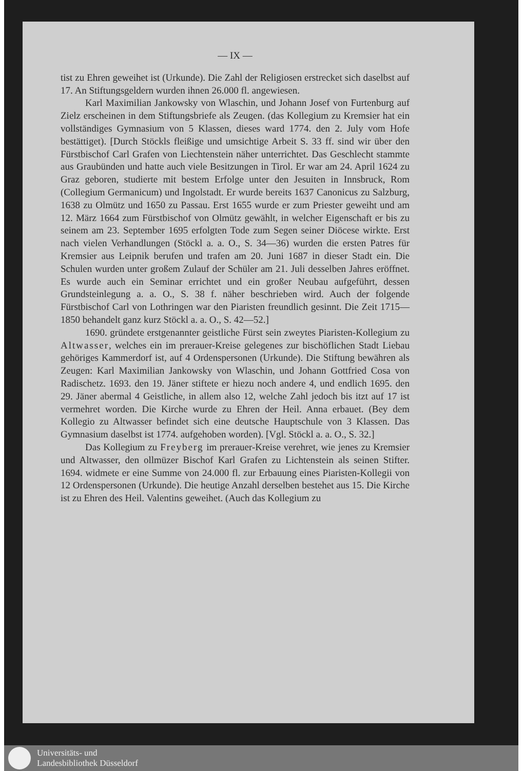— IX —
tist zu Ehren geweihet ist (Urkunde). Die Zahl der Religiosen erstrecket sich daselbst auf 17. An Stiftungsgeldern wurden ihnen 26.000 fl. angewiesen.
Karl Maximilian Jankowsky von Wlaschin, und Johann Josef von Furtenburg auf Zielz erscheinen in dem Stiftungsbriefe als Zeugen. (das Kollegium zu Kremsier hat ein vollständiges Gymnasium von 5 Klassen, dieses ward 1774. den 2. July vom Hofe bestättiget). [Durch Stöckls fleißige und umsichtige Arbeit S. 33 ff. sind wir über den Fürstbischof Carl Grafen von Liechtenstein näher unterrichtet. Das Geschlecht stammte aus Graubünden und hatte auch viele Besitzungen in Tirol. Er war am 24. April 1624 zu Graz geboren, studierte mit bestem Erfolge unter den Jesuiten in Innsbruck, Rom (Collegium Germanicum) und Ingolstadt. Er wurde bereits 1637 Canonicus zu Salzburg, 1638 zu Olmütz und 1650 zu Passau. Erst 1655 wurde er zum Priester geweiht und am 12. März 1664 zum Fürstbischof von Olmütz gewählt, in welcher Eigenschaft er bis zu seinem am 23. September 1695 erfolgten Tode zum Segen seiner Diöcese wirkte. Erst nach vielen Verhandlungen (Stöckl a. a. O., S. 34—36) wurden die ersten Patres für Kremsier aus Leipnik berufen und trafen am 20. Juni 1687 in dieser Stadt ein. Die Schulen wurden unter großem Zulauf der Schüler am 21. Juli desselben Jahres eröffnet. Es wurde auch ein Seminar errichtet und ein großer Neubau aufgeführt, dessen Grundsteinlegung a. a. O., S. 38 f. näher beschrieben wird. Auch der folgende Fürstbischof Carl von Lothringen war den Piaristen freundlich gesinnt. Die Zeit 1715—1850 behandelt ganz kurz Stöckl a. a. O., S. 42—52.]
1690. gründete erstgenannter geistliche Fürst sein zweytes Piaristen-Kollegium zu Altwasser, welches ein im prerauer-Kreise gelegenes zur bischöflichen Stadt Liebau gehöriges Kammerdorf ist, auf 4 Ordenspersonen (Urkunde). Die Stiftung bewähren als Zeugen: Karl Maximilian Jankowsky von Wlaschin, und Johann Gottfried Cosa von Radischetz. 1693. den 19. Jäner stiftete er hiezu noch andere 4, und endlich 1695. den 29. Jäner abermal 4 Geistliche, in allem also 12, welche Zahl jedoch bis itzt auf 17 ist vermehret worden. Die Kirche wurde zu Ehren der Heil. Anna erbauet. (Bey dem Kollegio zu Altwasser befindet sich eine deutsche Hauptschule von 3 Klassen. Das Gymnasium daselbst ist 1774. aufgehoben worden). [Vgl. Stöckl a. a. O., S. 32.]
Das Kollegium zu Freyberg im prerauer-Kreise verehret, wie jenes zu Kremsier und Altwasser, den ollmüzer Bischof Karl Grafen zu Lichtenstein als seinen Stifter. 1694. widmete er eine Summe von 24.000 fl. zur Erbauung eines Piaristen-Kollegii von 12 Ordenspersonen (Urkunde). Die heutige Anzahl derselben bestehet aus 15. Die Kirche ist zu Ehren des Heil. Valentins geweihet. (Auch das Kollegium zu
Universitäts- und
Landesbibliothek Düsseldorf